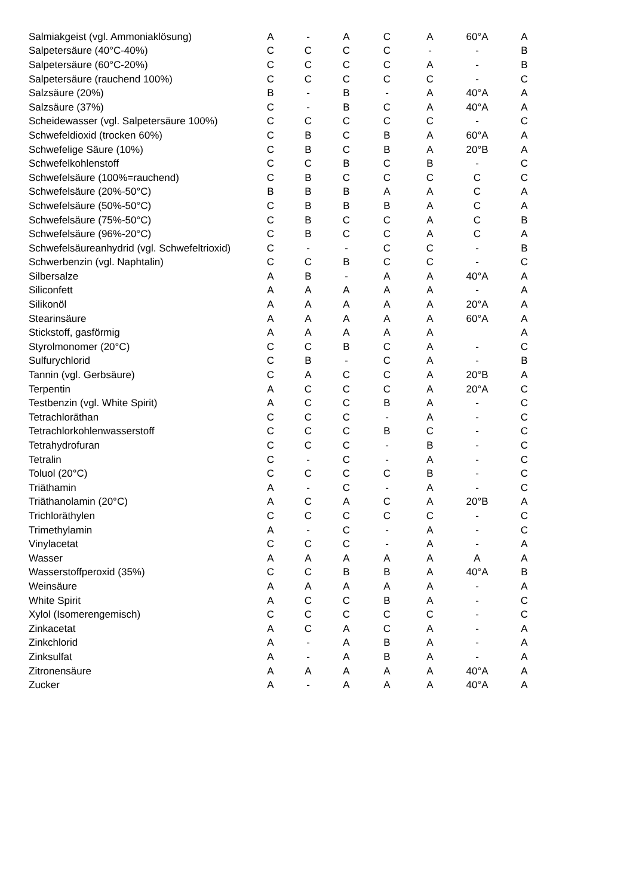| Salmiakgeist (vgl. Ammoniaklösung) | A | - | A | C | A | 60°A | A |
| Salpetersäure (40°C-40%) | C | C | C | C | - | - | B |
| Salpetersäure (60°C-20%) | C | C | C | C | A | - | B |
| Salpetersäure (rauchend 100%) | C | C | C | C | C | - | C |
| Salzsäure (20%) | B | - | B | - | A | 40°A | A |
| Salzsäure (37%) | C | - | B | C | A | 40°A | A |
| Scheidewasser (vgl. Salpetersäure 100%) | C | C | C | C | C | - | C |
| Schwefeldioxid (trocken 60%) | C | B | C | B | A | 60°A | A |
| Schwefelige Säure (10%) | C | B | C | B | A | 20°B | A |
| Schwefelkohlenstoff | C | C | B | C | B | - | C |
| Schwefelsäure (100%=rauchend) | C | B | C | C | C | C | C |
| Schwefelsäure (20%-50°C) | B | B | B | A | A | C | A |
| Schwefelsäure (50%-50°C) | C | B | B | B | A | C | A |
| Schwefelsäure (75%-50°C) | C | B | C | C | A | C | B |
| Schwefelsäure (96%-20°C) | C | B | C | C | A | C | A |
| Schwefelsäureanhydrid (vgl. Schwefeltrioxid) | C | - | - | C | C | - | B |
| Schwerbenzin (vgl. Naphtalin) | C | C | B | C | C | - | C |
| Silbersalze | A | B | - | A | A | 40°A | A |
| Siliconfett | A | A | A | A | A | - | A |
| Silikonöl | A | A | A | A | A | 20°A | A |
| Stearinsäure | A | A | A | A | A | 60°A | A |
| Stickstoff, gasförmig | A | A | A | A | A | | A |
| Styrolmonomer (20°C) | C | C | B | C | A | - | C |
| Sulfurychlorid | C | B | - | C | A | - | B |
| Tannin (vgl. Gerbsäure) | C | A | C | C | A | 20°B | A |
| Terpentin | A | C | C | C | A | 20°A | C |
| Testbenzin (vgl. White Spirit) | A | C | C | B | A | - | C |
| Tetrachloräthan | C | C | C | - | A | - | C |
| Tetrachlorkohlenwasserstoff | C | C | C | B | C | - | C |
| Tetrahydrofuran | C | C | C | - | B | - | C |
| Tetralin | C | - | C | - | A | - | C |
| Toluol (20°C) | C | C | C | C | B | - | C |
| Triäthamin | A | - | C | - | A | - | C |
| Triäthanolamin (20°C) | A | C | A | C | A | 20°B | A |
| Trichloräthylen | C | C | C | C | C | - | C |
| Trimethylamin | A | - | C | - | A | - | C |
| Vinylacetat | C | C | C | - | A | - | A |
| Wasser | A | A | A | A | A | A | A |
| Wasserstoffperoxid (35%) | C | C | B | B | A | 40°A | B |
| Weinsäure | A | A | A | A | A | - | A |
| White Spirit | A | C | C | B | A | - | C |
| Xylol (Isomerengemisch) | C | C | C | C | C | - | C |
| Zinkacetat | A | C | A | C | A | - | A |
| Zinkchlorid | A | - | A | B | A | - | A |
| Zinksulfat | A | - | A | B | A | - | A |
| Zitronensäure | A | A | A | A | A | 40°A | A |
| Zucker | A | - | A | A | A | 40°A | A |